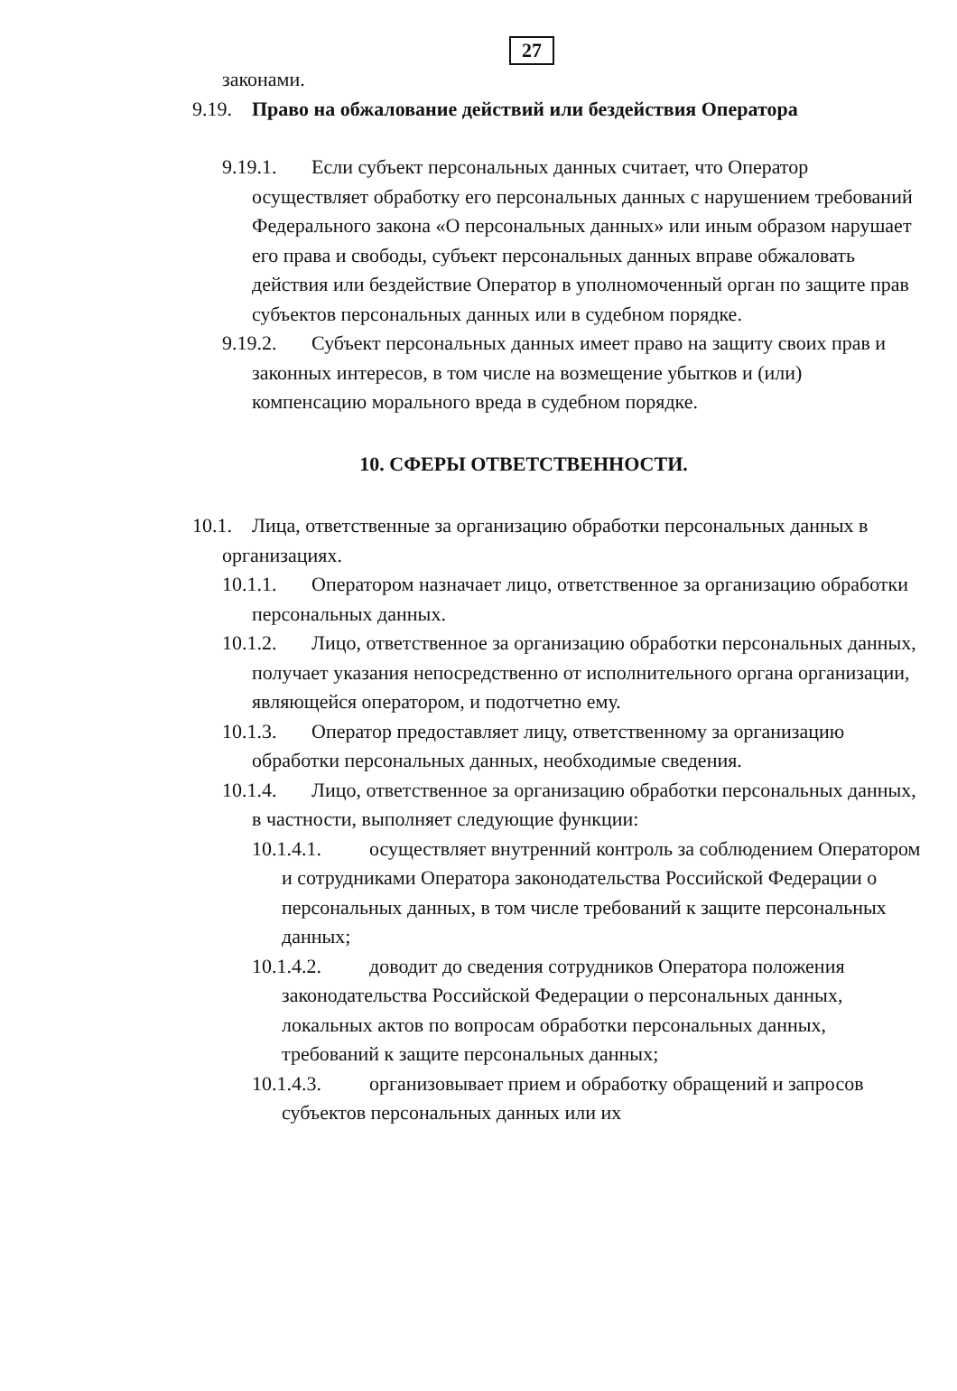27
законами.
9.19. Право на обжалование действий или бездействия Оператора
9.19.1. Если субъект персональных данных считает, что Оператор осуществляет обработку его персональных данных с нарушением требований Федерального закона «О персональных данных» или иным образом нарушает его права и свободы, субъект персональных данных вправе обжаловать действия или бездействие Оператор в уполномоченный орган по защите прав субъектов персональных данных или в судебном порядке.
9.19.2. Субъект персональных данных имеет право на защиту своих прав и законных интересов, в том числе на возмещение убытков и (или) компенсацию морального вреда в судебном порядке.
10. СФЕРЫ ОТВЕТСТВЕННОСТИ.
10.1. Лица, ответственные за организацию обработки персональных данных в организациях.
10.1.1. Оператором назначает лицо, ответственное за организацию обработки персональных данных.
10.1.2. Лицо, ответственное за организацию обработки персональных данных, получает указания непосредственно от исполнительного органа организации, являющейся оператором, и подотчетно ему.
10.1.3. Оператор предоставляет лицу, ответственному за организацию обработки персональных данных, необходимые сведения.
10.1.4. Лицо, ответственное за организацию обработки персональных данных, в частности, выполняет следующие функции:
10.1.4.1. осуществляет внутренний контроль за соблюдением Оператором и сотрудниками Оператора законодательства Российской Федерации о персональных данных, в том числе требований к защите персональных данных;
10.1.4.2. доводит до сведения сотрудников Оператора положения законодательства Российской Федерации о персональных данных, локальных актов по вопросам обработки персональных данных, требований к защите персональных данных;
10.1.4.3. организовывает прием и обработку обращений и запросов субъектов персональных данных или их